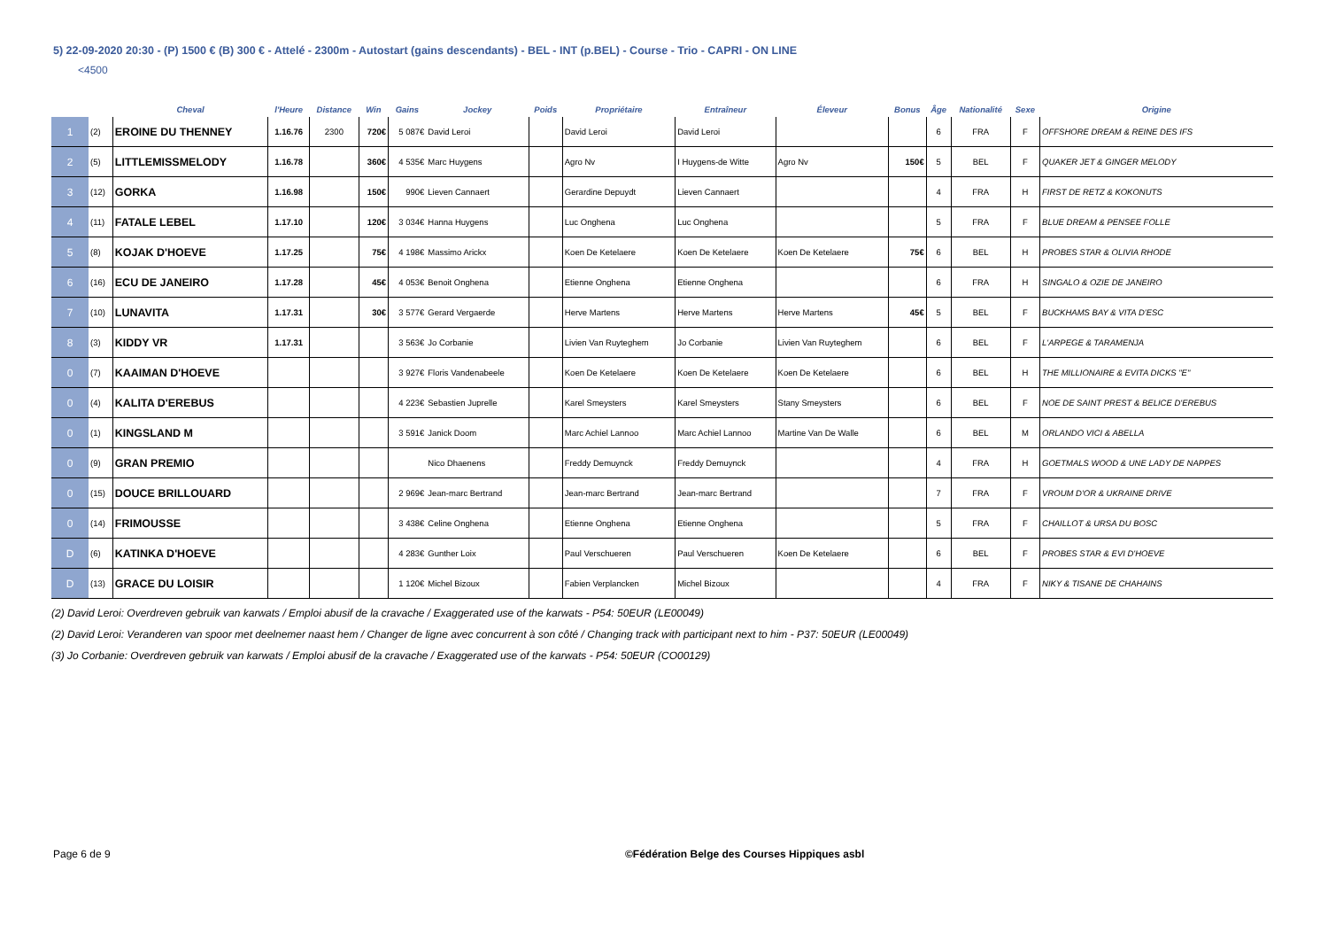5) 22-09-2020 20:30 - (P) 1500 € (B) 300 € - Attelé - 2300m - Autostart (gains descendants) - BEL - INT (p.BEL) - Course - Trio - CAPRI - ON LINE
<4500
| | | Cheval | l'Heure | Distance | Win | Gains | Jockey | Poids | Propriétaire | Entraîneur | Éleveur | Bonus | Âge | Nationalité | Sexe | Origine |
| --- | --- | --- | --- | --- | --- | --- | --- | --- | --- | --- | --- | --- | --- | --- | --- | --- |
| 1 | (2) | EROINE DU THENNEY | 1.16.76 | 2300 | 720€ | 5 087€ | David Leroi | | David Leroi | David Leroi | | | 6 | FRA | F | OFFSHORE DREAM & REINE DES IFS |
| 2 | (5) | LITTLEMISSMELODY | 1.16.78 | | 360€ | 4 535€ | Marc Huygens | | Agro Nv | I Huygens-de Witte | Agro Nv | 150€ | 5 | BEL | F | QUAKER JET & GINGER MELODY |
| 3 | (12) | GORKA | 1.16.98 | | 150€ | 990€ | Lieven Cannaert | | Gerardine Depuydt | Lieven Cannaert | | | 4 | FRA | H | FIRST DE RETZ & KOKONUTS |
| 4 | (11) | FATALE LEBEL | 1.17.10 | | 120€ | 3 034€ | Hanna Huygens | | Luc Onghena | Luc Onghena | | | 5 | FRA | F | BLUE DREAM & PENSEE FOLLE |
| 5 | (8) | KOJAK D'HOEVE | 1.17.25 | | 75€ | 4 198€ | Massimo Arickx | | Koen De Ketelaere | Koen De Ketelaere | Koen De Ketelaere | 75€ | 6 | BEL | H | PROBES STAR & OLIVIA RHODE |
| 6 | (16) | ECU DE JANEIRO | 1.17.28 | | 45€ | 4 053€ | Benoit Onghena | | Etienne Onghena | Etienne Onghena | | | 6 | FRA | H | SINGALO & OZIE DE JANEIRO |
| 7 | (10) | LUNAVITA | 1.17.31 | | 30€ | 3 577€ | Gerard Vergaerde | | Herve Martens | Herve Martens | Herve Martens | 45€ | 5 | BEL | F | BUCKHAMS BAY & VITA D'ESC |
| 8 | (3) | KIDDY VR | 1.17.31 | | | 3 563€ | Jo Corbanie | | Livien Van Ruyteghem | Jo Corbanie | Livien Van Ruyteghem | | 6 | BEL | F | L'ARPEGE & TARAMENJA |
| 0 | (7) | KAAIMAN D'HOEVE | | | | 3 927€ | Floris Vandenabeele | | Koen De Ketelaere | Koen De Ketelaere | Koen De Ketelaere | | 6 | BEL | H | THE MILLIONAIRE & EVITA DICKS "E" |
| 0 | (4) | KALITA D'EREBUS | | | | 4 223€ | Sebastien Juprelle | | Karel Smeysters | Karel Smeysters | Stany Smeysters | | 6 | BEL | F | NOE DE SAINT PREST & BELICE D'EREBUS |
| 0 | (1) | KINGSLAND M | | | | 3 591€ | Janick Doom | | Marc Achiel Lannoo | Marc Achiel Lannoo | Martine Van De Walle | | 6 | BEL | M | ORLANDO VICI & ABELLA |
| 0 | (9) | GRAN PREMIO | | | | | Nico Dhaenens | | Freddy Demuynck | Freddy Demuynck | | | 4 | FRA | H | GOETMALS WOOD & UNE LADY DE NAPPES |
| 0 | (15) | DOUCE BRILLOUARD | | | | 2 969€ | Jean-marc Bertrand | | Jean-marc Bertrand | Jean-marc Bertrand | | | 7 | FRA | F | VROUM D'OR & UKRAINE DRIVE |
| 0 | (14) | FRIMOUSSE | | | | 3 438€ | Celine Onghena | | Etienne Onghena | Etienne Onghena | | | 5 | FRA | F | CHAILLOT & URSA DU BOSC |
| D | (6) | KATINKA D'HOEVE | | | | 4 283€ | Gunther Loix | | Paul Verschueren | Paul Verschueren | Koen De Ketelaere | | 6 | BEL | F | PROBES STAR & EVI D'HOEVE |
| D | (13) | GRACE DU LOISIR | | | | 1 120€ | Michel Bizoux | | Fabien Verplancken | Michel Bizoux | | | 4 | FRA | F | NIKY & TISANE DE CHAHAINS |
(2) David Leroi: Overdreven gebruik van karwats / Emploi abusif de la cravache / Exaggerated use of the karwats - P54: 50EUR (LE00049)
(2) David Leroi: Veranderen van spoor met deelnemer naast hem / Changer de ligne avec concurrent à son côté / Changing track with participant next to him - P37: 50EUR (LE00049)
(3) Jo Corbanie: Overdreven gebruik van karwats / Emploi abusif de la cravache / Exaggerated use of the karwats - P54: 50EUR (CO00129)
Page 6 de 9 ©Fédération Belge des Courses Hippiques asbl